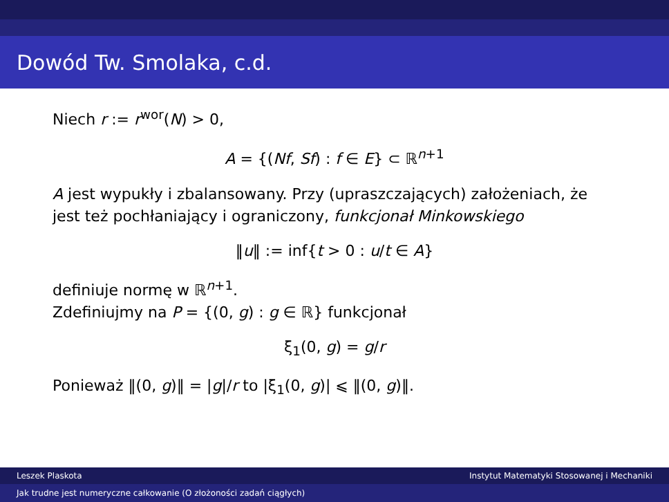Dowód Tw. Smolaka, c.d.
Niech r := r<sup>wor</sup>(N) > 0,
A = {(Nf, Sf) : f ∈ E} ⊂ ℝ<sup>n+1</sup>
A jest wypukły i zbalansowany. Przy (upraszczających) założeniach, że jest też pochłaniający i ograniczony, funkcjonał Minkowskiego
‖u‖ := inf{t > 0 : u/t ∈ A}
definiuje normę w ℝ<sup>n+1</sup>.
Zdefiniujmy na P = {(0, g) : g ∈ ℝ} funkcjonał
ξ<sub>1</sub>(0, g) = g/r
Ponieważ ‖(0, g)‖ = |g|/r to |ξ<sub>1</sub>(0, g)| ⩽ ‖(0, g)‖.
Leszek Plaskota Instytut Matematyki Stosowanej i Mechaniki
Jak trudne jest numeryczne całkowanie (O złożoności zadań ciągłych)